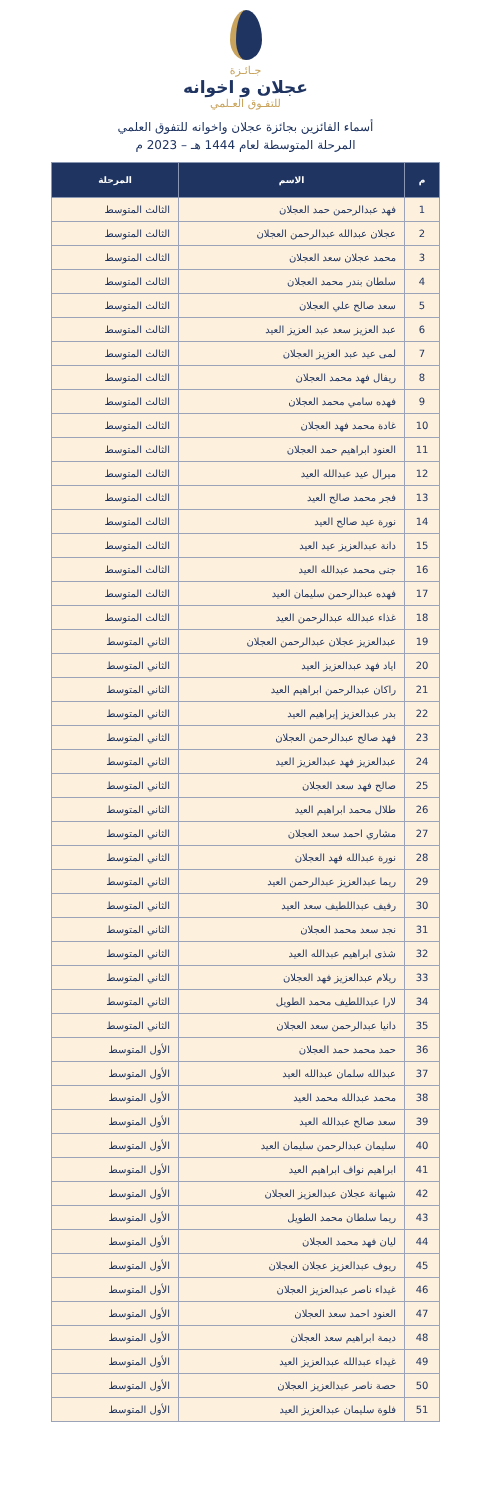جـائـزة
عجلان و اخوانه
للتفـوق العـلمي
أسماء الفائزين بجائزة عجلان واخوانه للتفوق العلمي
المرحلة المتوسطة لعام 1444 هـ – 2023 م
| م | الاسم | المرحلة |
| --- | --- | --- |
| 1 | فهد عبدالرحمن حمد العجلان | الثالث المتوسط |
| 2 | عجلان عبدالله عبدالرحمن العجلان | الثالث المتوسط |
| 3 | محمد عجلان سعد العجلان | الثالث المتوسط |
| 4 | سلطان بندر محمد العجلان | الثالث المتوسط |
| 5 | سعد صالح علي العجلان | الثالث المتوسط |
| 6 | عبد العزيز سعد عبد العزيز العيد | الثالث المتوسط |
| 7 | لمى عيد عبد العزيز العجلان | الثالث المتوسط |
| 8 | ريفال فهد محمد العجلان | الثالث المتوسط |
| 9 | فهده سامي محمد العجلان | الثالث المتوسط |
| 10 | غادة محمد فهد العجلان | الثالث المتوسط |
| 11 | العنود ابراهيم حمد العجلان | الثالث المتوسط |
| 12 | ميرال عيد عبدالله العيد | الثالث المتوسط |
| 13 | فجر محمد صالح العيد | الثالث المتوسط |
| 14 | نورة عيد صالح العيد | الثالث المتوسط |
| 15 | دانة عبدالعزيز عيد العيد | الثالث المتوسط |
| 16 | جنى محمد عبدالله العيد | الثالث المتوسط |
| 17 | فهده عبدالرحمن سليمان العيد | الثالث المتوسط |
| 18 | غذاء عبدالله عبدالرحمن العيد | الثالث المتوسط |
| 19 | عبدالعزيز عجلان عبدالرحمن العجلان | الثاني المتوسط |
| 20 | اياد فهد عبدالعزيز العيد | الثاني المتوسط |
| 21 | راكان عبدالرحمن ابراهيم العيد | الثاني المتوسط |
| 22 | بدر عبدالعزيز إبراهيم العيد | الثاني المتوسط |
| 23 | فهد صالح عبدالرحمن العجلان | الثاني المتوسط |
| 24 | عبدالعزيز فهد عبدالعزيز العيد | الثاني المتوسط |
| 25 | صالح فهد سعد العجلان | الثاني المتوسط |
| 26 | طلال محمد ابراهيم العيد | الثاني المتوسط |
| 27 | مشاري احمد سعد العجلان | الثاني المتوسط |
| 28 | نورة عبدالله فهد العجلان | الثاني المتوسط |
| 29 | ريما عبدالعزيز عبدالرحمن العيد | الثاني المتوسط |
| 30 | رفيف عبداللطيف سعد العيد | الثاني المتوسط |
| 31 | نجد سعد محمد العجلان | الثاني المتوسط |
| 32 | شذى ابراهيم عبدالله العيد | الثاني المتوسط |
| 33 | ريلام عبدالعزيز فهد العجلان | الثاني المتوسط |
| 34 | لارا عبداللطيف محمد الطويل | الثاني المتوسط |
| 35 | دانيا عبدالرحمن سعد العجلان | الثاني المتوسط |
| 36 | حمد محمد حمد العجلان | الأول المتوسط |
| 37 | عبدالله سلمان عبدالله العيد | الأول المتوسط |
| 38 | محمد عبدالله محمد العيد | الأول المتوسط |
| 39 | سعد صالح عبدالله العيد | الأول المتوسط |
| 40 | سليمان عبدالرحمن سليمان العيد | الأول المتوسط |
| 41 | ابراهيم نواف ابراهيم العيد | الأول المتوسط |
| 42 | شيهانة عجلان عبدالعزيز العجلان | الأول المتوسط |
| 43 | ريما سلطان محمد الطويل | الأول المتوسط |
| 44 | ليان فهد محمد العجلان | الأول المتوسط |
| 45 | ريوف عبدالعزيز عجلان العجلان | الأول المتوسط |
| 46 | غيداء ناصر عبدالعزيز العجلان | الأول المتوسط |
| 47 | العنود احمد سعد العجلان | الأول المتوسط |
| 48 | ديمة ابراهيم سعد العجلان | الأول المتوسط |
| 49 | غيداء عبدالله عبدالعزيز العيد | الأول المتوسط |
| 50 | حصة ناصر عبدالعزيز العجلان | الأول المتوسط |
| 51 | فلوة سليمان عبدالعزيز العيد | الأول المتوسط |